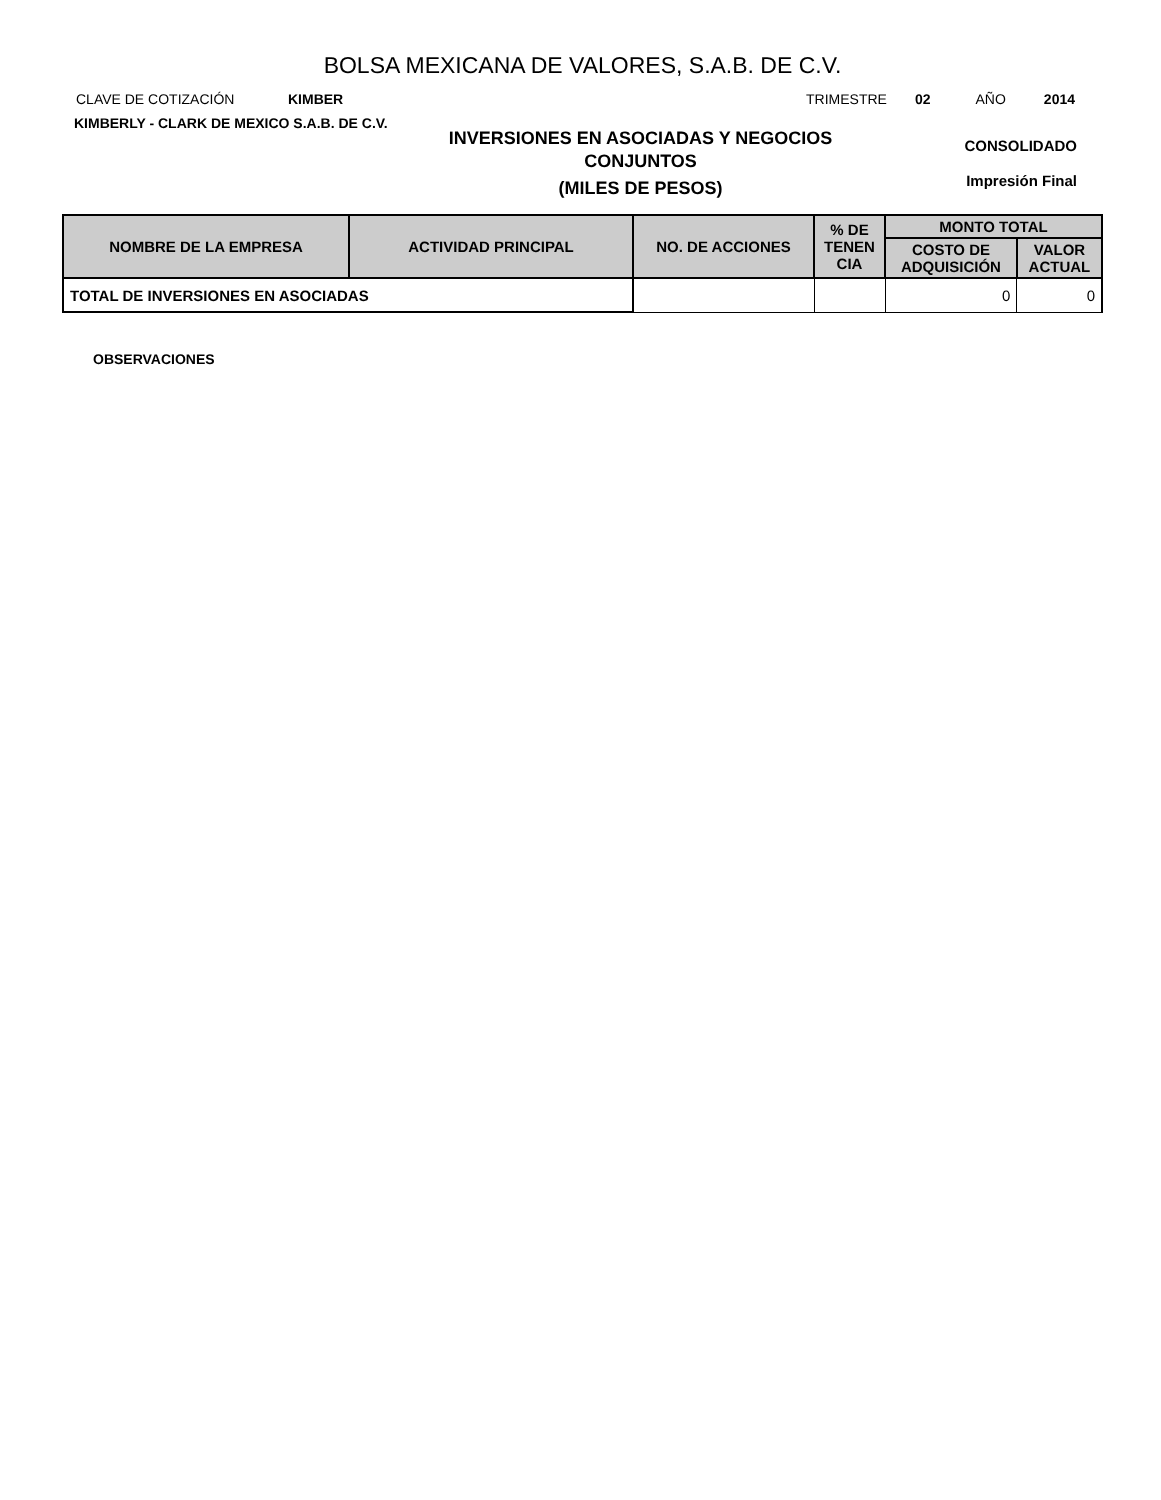BOLSA MEXICANA DE VALORES, S.A.B. DE C.V.
CLAVE DE COTIZACIÓN KIMBER TRIMESTRE 02 AÑO 2014
KIMBERLY - CLARK DE MEXICO S.A.B. DE C.V.
INVERSIONES EN ASOCIADAS Y NEGOCIOS
CONJUNTOS
(MILES DE PESOS)
CONSOLIDADO
Impresión Final
| NOMBRE DE LA EMPRESA | ACTIVIDAD PRINCIPAL | NO. DE ACCIONES | % DE TENEN CIA | MONTO TOTAL | |
| --- | --- | --- | --- | --- | --- |
| | | | | COSTO DE ADQUISICIÓN | VALOR ACTUAL |
| TOTAL DE INVERSIONES EN ASOCIADAS | | | | 0 | 0 |
OBSERVACIONES